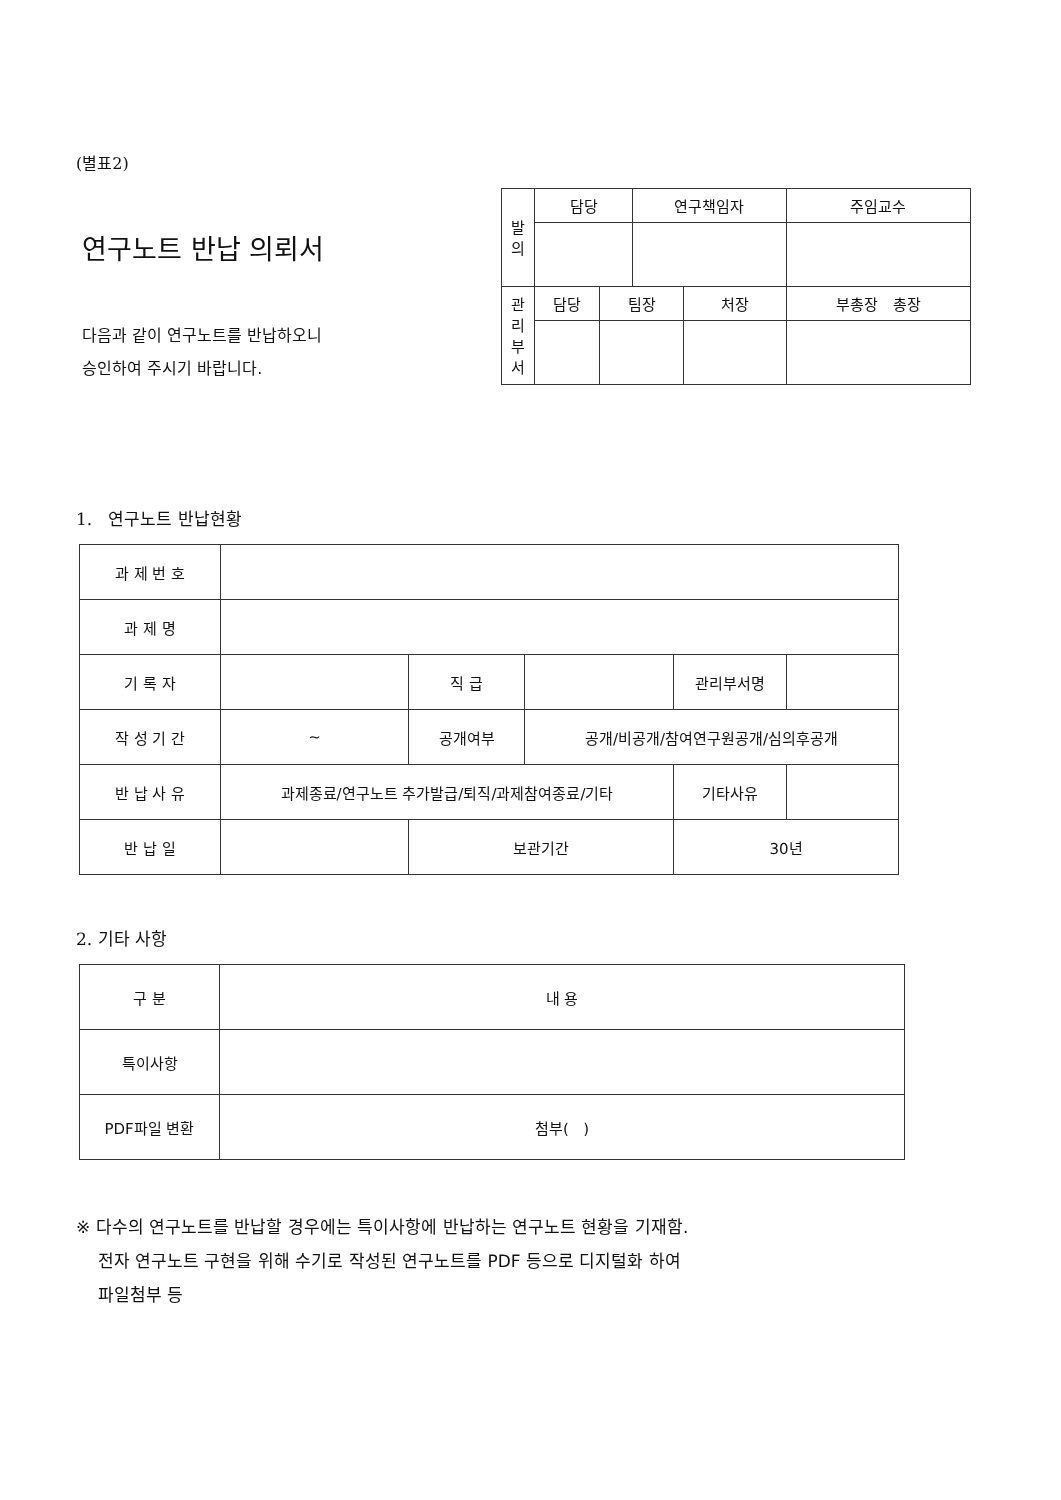(별표2)
연구노트 반납 의뢰서
다음과 같이 연구노트를 반납하오니
승인하여 주시기 바랍니다.
| 발 의 | 담당 | | 연구책임자 | | 주임교수 |
| 관 리 부 서 | 담당 | 팀장 | | 처장 | 부총장 총장 |
1. 연구노트 반납현황
| 과 제 번 호 | | | | | |
| 과 제 명 | | | | | |
| 기 록 자 | | 직 급 | | 관리부서명 | |
| 작 성 기 간 | ~ | 공개여부 | 공개/비공개/참여연구원공개/심의후공개 | | |
| 반 납 사 유 | 과제종료/연구노트 추가발급/퇴직/과제참여종료/기타 | | | 기타사유 | |
| 반 납 일 | | 보관기간 | | 30년 | |
2. 기타 사항
| 구 분 | 내 용 |
| 특이사항 | |
| PDF파일 변환 | 첨부( ) |
※ 다수의 연구노트를 반납할 경우에는 특이사항에 반납하는 연구노트 현황을 기재함.
전자 연구노트 구현을 위해 수기로 작성된 연구노트를 PDF 등으로 디지털화 하여
파일첨부 등